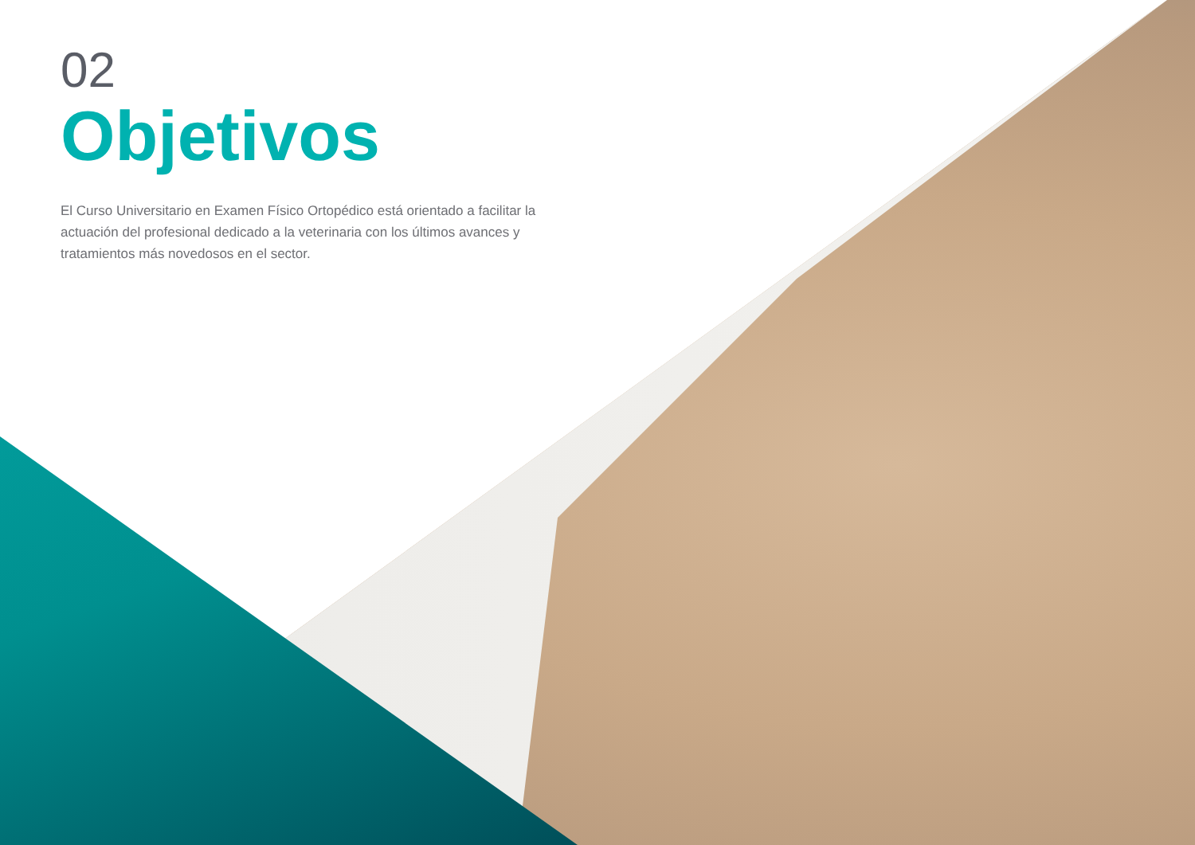02
Objetivos
El Curso Universitario en Examen Físico Ortopédico está orientado a facilitar la actuación del profesional dedicado a la veterinaria con los últimos avances y tratamientos más novedosos en el sector.